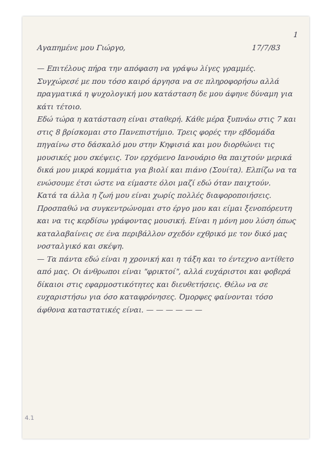1
Αγαπημένε μου Γιώργο, 17/7/83
— Επιτέλους πήρα την απόφαση να γράψω λίγες γραμμές. Συγχώρεσέ με που τόσο καιρό άργησα να σε πληροφορήσω αλλά πραγματικά η ψυχολογική μου κατάσταση δε μου άφηνε δύναμη για κάτι τέτοιο.
Εδώ τώρα η κατάσταση είναι σταθερή. Κάθε μέρα ξυπνάω στις 7 και στις 8 βρίσκομαι στο Πανεπιστήμιο. Τρεις φορές την εβδομάδα πηγαίνω στο δάσκαλό μου στην Κηφισιά και μου διορθώνει τις μουσικές μου σκέψεις. Τον ερχόμενο Ιανουάριο θα παιχτούν μερικά δικά μου μικρά κομμάτια για βιολί και πιάνο (Σουίτα). Ελπίζω να τα ενώσουμε έτσι ώστε να είμαστε όλοι μαζί εδώ όταν παιχτούν.
Κατά τα άλλα η ζωή μου είναι χωρίς πολλές διαφοροποιήσεις. Προσπαθώ να συγκεντρώνομαι στο έργο μου και είμαι ξενοπόρευτη και να τις κερδίσω γράφοντας μουσική. Είναι η μόνη μου λύση όπως καταλαβαίνεις σε ένα περιβάλλον σχεδόν εχθρικό με τον δικό μας νοσταλγικό και σκέψη.
— Τα πάντα εδώ είναι η χρονική και η τάξη και το έντεχνο αντίθετο από μας. Οι άνθρωποι είναι "φρικτοί", αλλά ευχάριστοι και φοβερά δίκαιοι στις εφαρμοστικότητες και διευθετήσεις. Θέλω να σε ευχαριστήσω για όσο καταφρόνησες. Όμορφες φαίνονται τόσο άφθονα καταστατικές είναι. — — — — — —
4.1